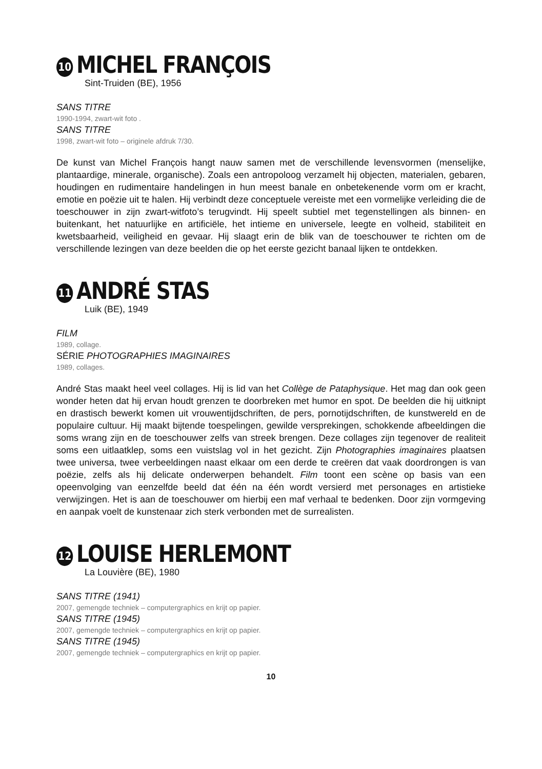10 MICHEL FRANÇOIS
Sint-Truiden (BE), 1956
SANS TITRE
1990-1994, zwart-wit foto .
SANS TITRE
1998, zwart-wit foto – originele afdruk 7/30.
De kunst van Michel François hangt nauw samen met de verschillende levensvormen (menselijke, plantaardige, minerale, organische). Zoals een antropoloog verzamelt hij objecten, materialen, gebaren, houdingen en rudimentaire handelingen in hun meest banale en onbetekenende vorm om er kracht, emotie en poëzie uit te halen. Hij verbindt deze conceptuele vereiste met een vormelijke verleiding die de toeschouwer in zijn zwart-witfoto’s terugvindt. Hij speelt subtiel met tegenstellingen als binnen- en buitenkant, het natuurlijke en artificiële, het intieme en universele, leegte en volheid, stabiliteit en kwetsbaarheid, veiligheid en gevaar. Hij slaagt erin de blik van de toeschouwer te richten om de verschillende lezingen van deze beelden die op het eerste gezicht banaal lijken te ontdekken.
11 ANDRÉ STAS
Luik (BE), 1949
FILM
1989, collage.
SÉRIE PHOTOGRAPHIES IMAGINAIRES
1989, collages.
André Stas maakt heel veel collages. Hij is lid van het Collège de Pataphysique. Het mag dan ook geen wonder heten dat hij ervan houdt grenzen te doorbreken met humor en spot. De beelden die hij uitknipt en drastisch bewerkt komen uit vrouwentijdschriften, de pers, pornotijdschriften, de kunstwereld en de populaire cultuur. Hij maakt bijtende toespelingen, gewilde versprekingen, schokkende afbeeldingen die soms wrang zijn en de toeschouwer zelfs van streek brengen. Deze collages zijn tegenover de realiteit soms een uitlaatklep, soms een vuistslag vol in het gezicht. Zijn Photographies imaginaires plaatsen twee universa, twee verbeeldingen naast elkaar om een derde te creëren dat vaak doordrongen is van poëzie, zelfs als hij delicate onderwerpen behandelt. Film toont een scène op basis van een opeenvolging van eenzelfde beeld dat één na één wordt versierd met personages en artistieke verwijzingen. Het is aan de toeschouwer om hierbij een maf verhaal te bedenken. Door zijn vormgeving en aanpak voelt de kunstenaar zich sterk verbonden met de surrealisten.
12 LOUISE HERLEMONT
La Louvière (BE), 1980
SANS TITRE (1941)
2007, gemengde techniek – computergraphics en krijt op papier.
SANS TITRE (1945)
2007, gemengde techniek – computergraphics en krijt op papier.
SANS TITRE (1945)
2007, gemengde techniek – computergraphics en krijt op papier.
10